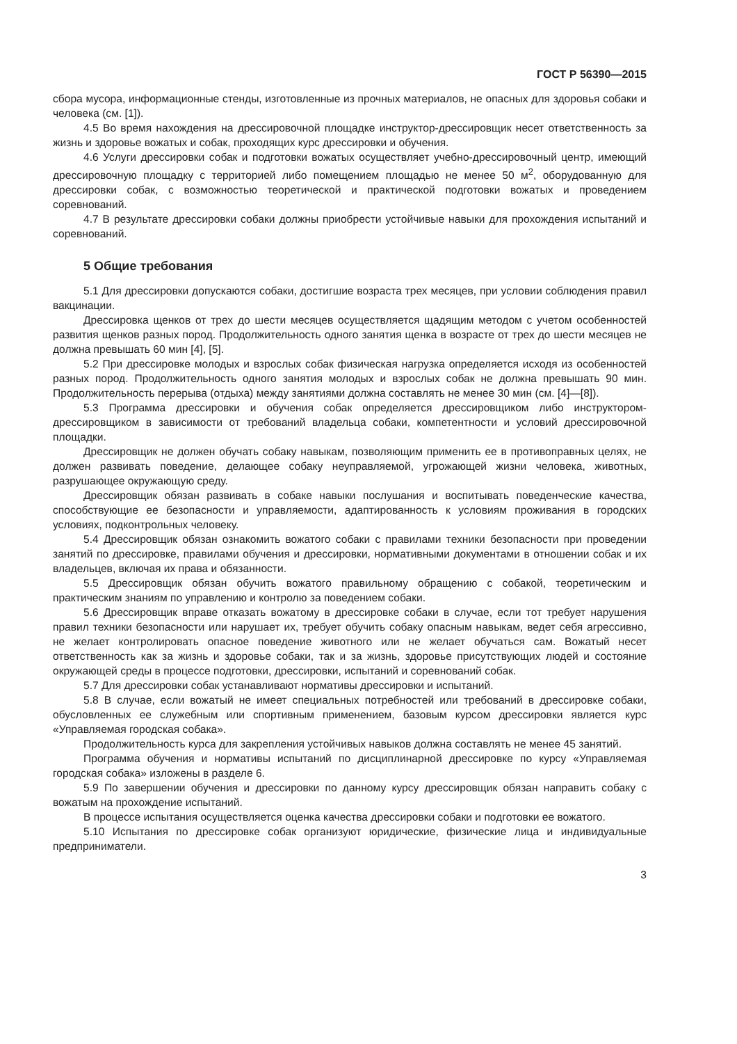ГОСТ Р 56390—2015
сбора мусора, информационные стенды, изготовленные из прочных материалов, не опасных для здоровья собаки и человека (см. [1]).
4.5 Во время нахождения на дрессировочной площадке инструктор-дрессировщик несет ответственность за жизнь и здоровье вожатых и собак, проходящих курс дрессировки и обучения.
4.6 Услуги дрессировки собак и подготовки вожатых осуществляет учебно-дрессировочный центр, имеющий дрессировочную площадку с территорией либо помещением площадью не менее 50 м<sup>2</sup>, оборудованную для дрессировки собак, с возможностью теоретической и практической подготовки вожатых и проведением соревнований.
4.7 В результате дрессировки собаки должны приобрести устойчивые навыки для прохождения испытаний и соревнований.
5 Общие требования
5.1 Для дрессировки допускаются собаки, достигшие возраста трех месяцев, при условии соблюдения правил вакцинации.
Дрессировка щенков от трех до шести месяцев осуществляется щадящим методом с учетом особенностей развития щенков разных пород. Продолжительность одного занятия щенка в возрасте от трех до шести месяцев не должна превышать 60 мин [4], [5].
5.2 При дрессировке молодых и взрослых собак физическая нагрузка определяется исходя из особенностей разных пород. Продолжительность одного занятия молодых и взрослых собак не должна превышать 90 мин. Продолжительность перерыва (отдыха) между занятиями должна составлять не менее 30 мин (см. [4]—[8]).
5.3 Программа дрессировки и обучения собак определяется дрессировщиком либо инструктором-дрессировщиком в зависимости от требований владельца собаки, компетентности и условий дрессировочной площадки.
Дрессировщик не должен обучать собаку навыкам, позволяющим применить ее в противоправных целях, не должен развивать поведение, делающее собаку неуправляемой, угрожающей жизни человека, животных, разрушающее окружающую среду.
Дрессировщик обязан развивать в собаке навыки послушания и воспитывать поведенческие качества, способствующие ее безопасности и управляемости, адаптированность к условиям проживания в городских условиях, подконтрольных человеку.
5.4 Дрессировщик обязан ознакомить вожатого собаки с правилами техники безопасности при проведении занятий по дрессировке, правилами обучения и дрессировки, нормативными документами в отношении собак и их владельцев, включая их права и обязанности.
5.5 Дрессировщик обязан обучить вожатого правильному обращению с собакой, теоретическим и практическим знаниям по управлению и контролю за поведением собаки.
5.6 Дрессировщик вправе отказать вожатому в дрессировке собаки в случае, если тот требует нарушения правил техники безопасности или нарушает их, требует обучить собаку опасным навыкам, ведет себя агрессивно, не желает контролировать опасное поведение животного или не желает обучаться сам. Вожатый несет ответственность как за жизнь и здоровье собаки, так и за жизнь, здоровье присутствующих людей и состояние окружающей среды в процессе подготовки, дрессировки, испытаний и соревнований собак.
5.7 Для дрессировки собак устанавливают нормативы дрессировки и испытаний.
5.8 В случае, если вожатый не имеет специальных потребностей или требований в дрессировке собаки, обусловленных ее служебным или спортивным применением, базовым курсом дрессировки является курс «Управляемая городская собака».
Продолжительность курса для закрепления устойчивых навыков должна составлять не менее 45 занятий.
Программа обучения и нормативы испытаний по дисциплинарной дрессировке по курсу «Управляемая городская собака» изложены в разделе 6.
5.9 По завершении обучения и дрессировки по данному курсу дрессировщик обязан направить собаку с вожатым на прохождение испытаний.
В процессе испытания осуществляется оценка качества дрессировки собаки и подготовки ее вожатого.
5.10 Испытания по дрессировке собак организуют юридические, физические лица и индивидуальные предприниматели.
3